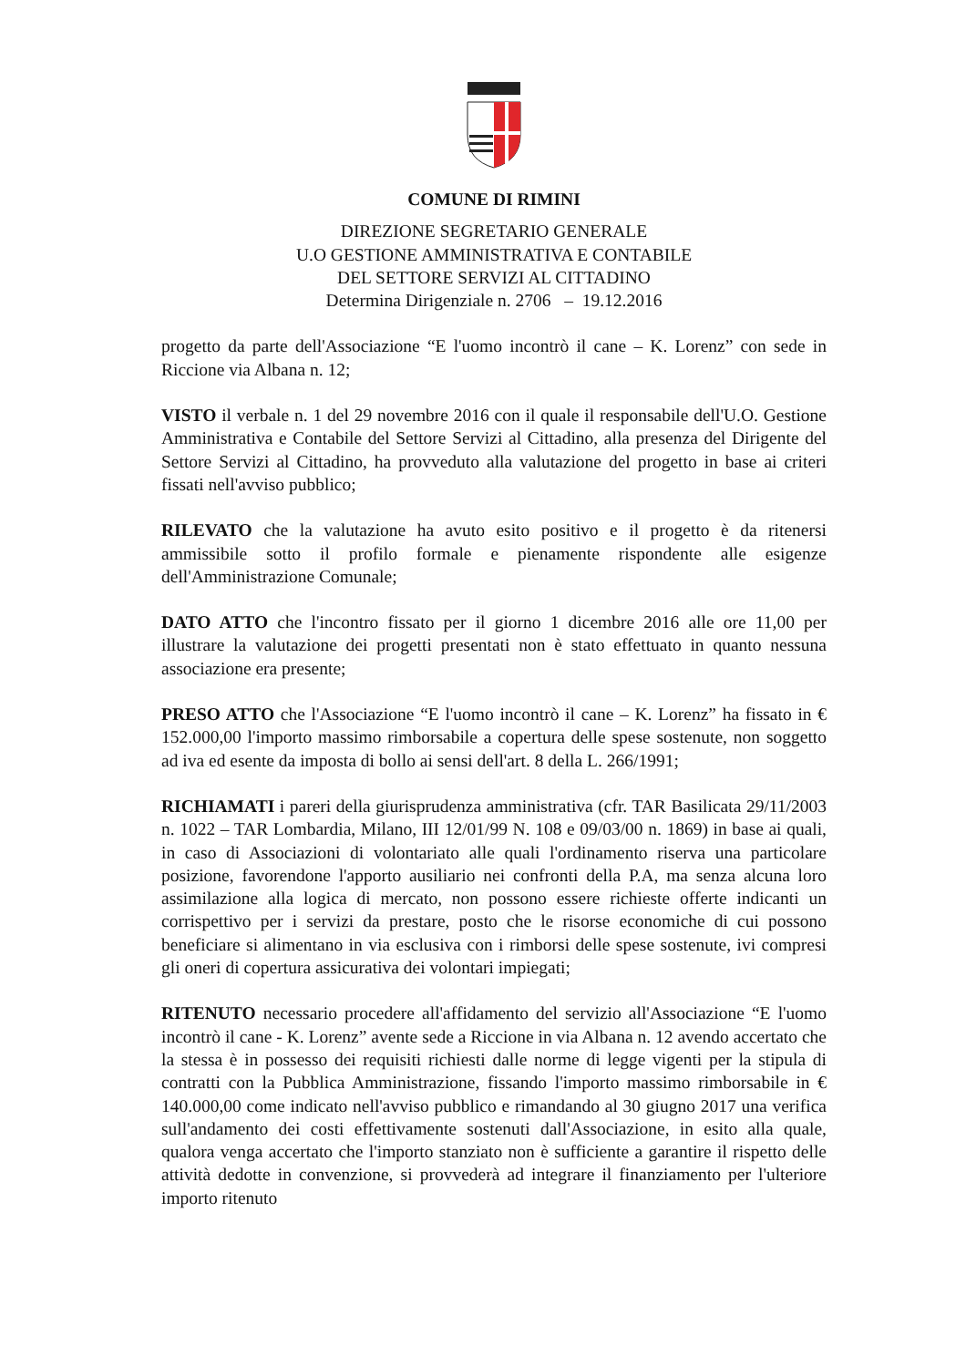COMUNE DI RIMINI
DIREZIONE SEGRETARIO GENERALE
U.O GESTIONE AMMINISTRATIVA E CONTABILE
DEL SETTORE SERVIZI AL CITTADINO
Determina Dirigenziale n. 2706 – 19.12.2016
progetto da parte dell'Associazione “E l'uomo incontrò il cane – K. Lorenz” con sede in Riccione via Albana n. 12;
VISTO il verbale n. 1 del 29 novembre 2016 con il quale il responsabile dell'U.O. Gestione Amministrativa e Contabile del Settore Servizi al Cittadino, alla presenza del Dirigente del Settore Servizi al Cittadino, ha provveduto alla valutazione del progetto in base ai criteri fissati nell'avviso pubblico;
RILEVATO che la valutazione ha avuto esito positivo e il progetto è da ritenersi ammissibile sotto il profilo formale e pienamente rispondente alle esigenze dell'Amministrazione Comunale;
DATO ATTO che l'incontro fissato per il giorno 1 dicembre 2016 alle ore 11,00 per illustrare la valutazione dei progetti presentati non è stato effettuato in quanto nessuna associazione era presente;
PRESO ATTO che l'Associazione “E l'uomo incontrò il cane – K. Lorenz” ha fissato in € 152.000,00 l'importo massimo rimborsabile a copertura delle spese sostenute, non soggetto ad iva ed esente da imposta di bollo ai sensi dell'art. 8 della L. 266/1991;
RICHIAMATI i pareri della giurisprudenza amministrativa (cfr. TAR Basilicata 29/11/2003 n. 1022 – TAR Lombardia, Milano, III 12/01/99 N. 108 e 09/03/00 n. 1869) in base ai quali, in caso di Associazioni di volontariato alle quali l'ordinamento riserva una particolare posizione, favorendone l'apporto ausiliario nei confronti della P.A, ma senza alcuna loro assimilazione alla logica di mercato, non possono essere richieste offerte indicanti un corrispettivo per i servizi da prestare, posto che le risorse economiche di cui possono beneficiare si alimentano in via esclusiva con i rimborsi delle spese sostenute, ivi compresi gli oneri di copertura assicurativa dei volontari impiegati;
RITENUTO necessario procedere all'affidamento del servizio all'Associazione “E l'uomo incontrò il cane - K. Lorenz” avente sede a Riccione in via Albana n. 12 avendo accertato che la stessa è in possesso dei requisiti richiesti dalle norme di legge vigenti per la stipula di contratti con la Pubblica Amministrazione, fissando l'importo massimo rimborsabile in € 140.000,00 come indicato nell'avviso pubblico e rimandando al 30 giugno 2017 una verifica sull'andamento dei costi effettivamente sostenuti dall'Associazione, in esito alla quale, qualora venga accertato che l'importo stanziato non è sufficiente a garantire il rispetto delle attività dedotte in convenzione, si provvederà ad integrare il finanziamento per l'ulteriore importo ritenuto